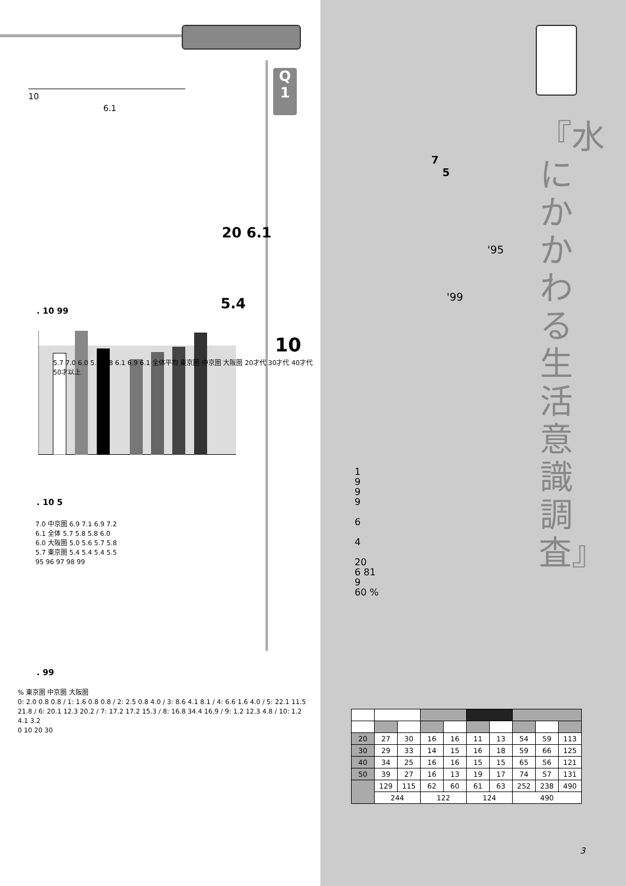Q
1
10
6.1
20 6.1
5.4
10
. 10 99
5.7 7.0 6.0 5.4 5.8 6.1 6.9 6.1 全体平均 東京圏 中京圏 大阪圏 20才代 30才代 40才代 50才以上
. 10 5
7.0 中京圏 6.9 7.1 6.9 7.2
6.1 全体 5.7 5.8 5.8 6.0
6.0 大阪圏 5.0 5.6 5.7 5.8
5.7 東京圏 5.4 5.4 5.4 5.5
95 96 97 98 99
. 99
% 東京圏 中京圏 大阪圏
0: 2.0 0.8 0.8 / 1: 1.6 0.8 0.8 / 2: 2.5 0.8 4.0 / 3: 8.6 4.1 8.1 / 4: 6.6 1.6 4.0 / 5: 22.1 11.5 21.8 / 6: 20.1 12.3 20.2 / 7: 17.2 17.2 15.3 / 8: 16.8 34.4 16.9 / 9: 1.2 12.3 4.8 / 10: 1.2 4.1 3.2
0 10 20 30
『水にかかわる生活意識調査』
7
5
'95
'99
1
9
9
9
6
4
20
6 81
9
60 %
| 20 | 27 | 30 | 16 | 16 | 11 | 13 | 54 | 59 | 113 |
| 30 | 29 | 33 | 14 | 15 | 16 | 18 | 59 | 66 | 125 |
| 40 | 34 | 25 | 16 | 16 | 15 | 15 | 65 | 56 | 121 |
| 50 | 39 | 27 | 16 | 13 | 19 | 17 | 74 | 57 | 131 |
| | 129 | 115 | 62 | 60 | 61 | 63 | 252 | 238 | 490 |
| | 244 | | 122 | | 124 | | 490 | | |
3